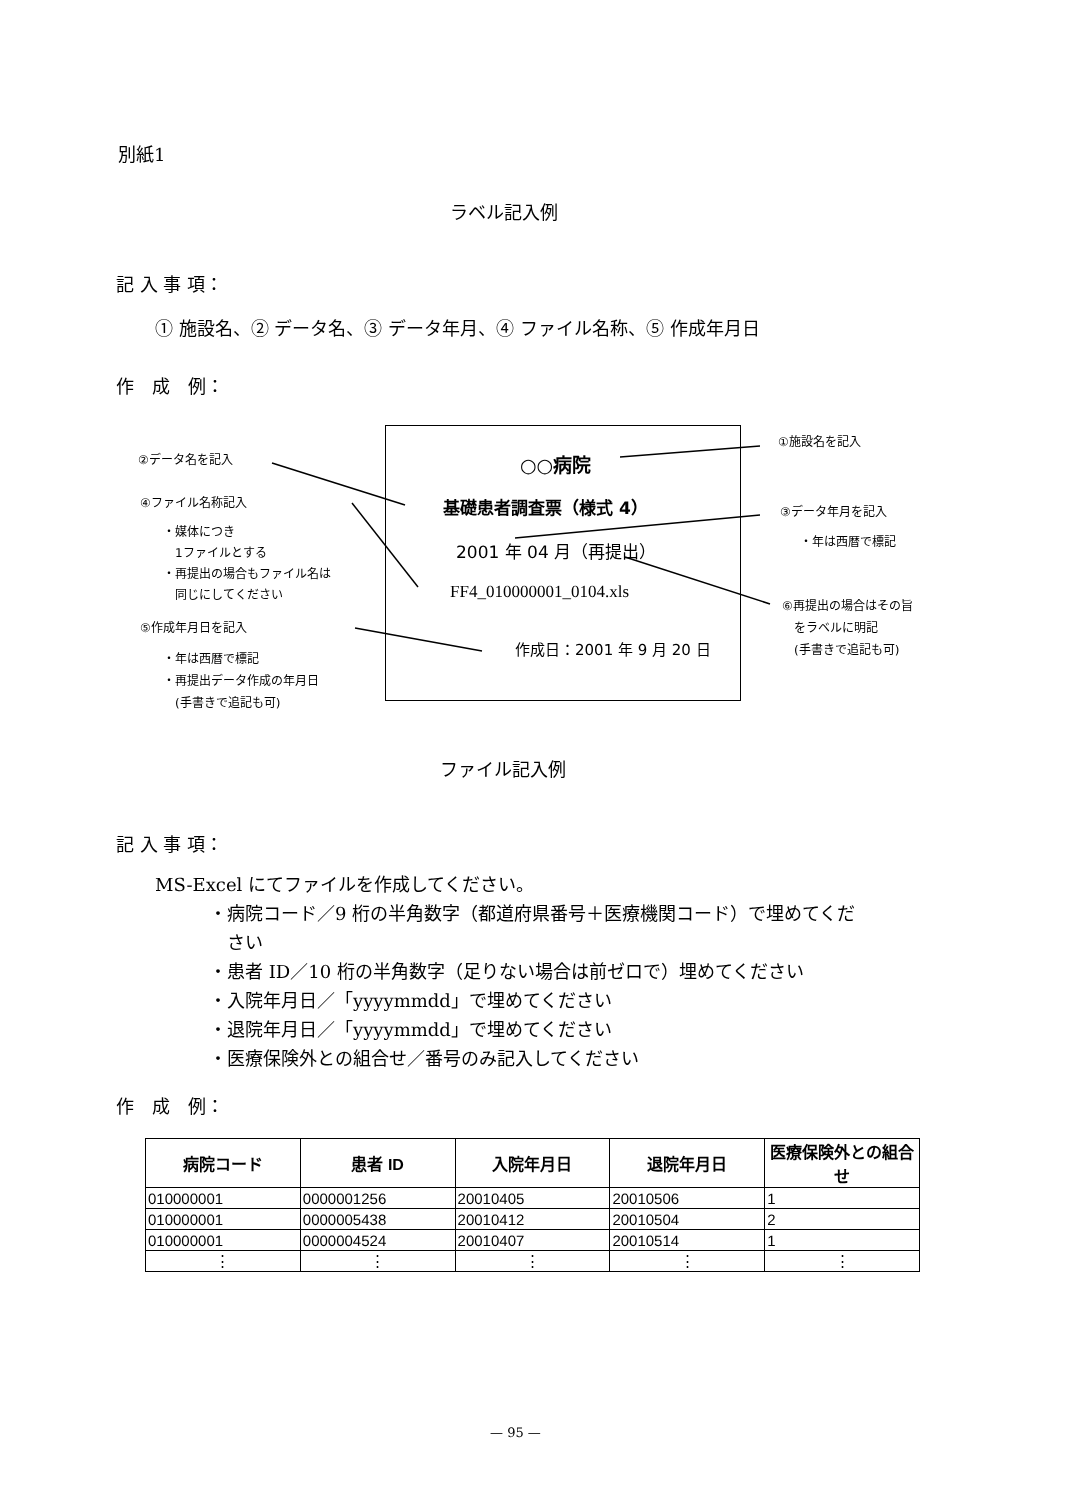別紙1
ラベル記入例
記 入 事 項：
① 施設名、② データ名、③ データ年月、④ ファイル名称、⑤ 作成年月日
作　成　例：
○○病院
基礎患者調査票（様式 4）
2001 年 04 月（再提出）
FF4_010000001_0104.xls
作成日：2001 年 9 月 20 日
②データ名を記入
④ファイル名称記入
・媒体につき
　1ファイルとする
・再提出の場合もファイル名は
　同じにしてください
⑤作成年月日を記入
・年は西暦で標記
・再提出データ作成の年月日
　(手書きで追記も可)
①施設名を記入
③データ年月を記入
・年は西暦で標記
⑥再提出の場合はその旨
　をラベルに明記
　(手書きで追記も可)
ファイル記入例
記 入 事 項：
MS-Excel にてファイルを作成してください。
　　　・病院コード／9 桁の半角数字（都道府県番号＋医療機関コード）で埋めてくだ
　　　　さい
　　　・患者 ID／10 桁の半角数字（足りない場合は前ゼロで）埋めてください
　　　・入院年月日／「yyyymmdd」で埋めてください
　　　・退院年月日／「yyyymmdd」で埋めてください
　　　・医療保険外との組合せ／番号のみ記入してください
作　成　例：
| 病院コード | 患者 ID | 入院年月日 | 退院年月日 | 医療保険外との組合せ |
| --- | --- | --- | --- | --- |
| 010000001 | 0000001256 | 20010405 | 20010506 | 1 |
| 010000001 | 0000005438 | 20010412 | 20010504 | 2 |
| 010000001 | 0000004524 | 20010407 | 20010514 | 1 |
| ⋮ | ⋮ | ⋮ | ⋮ | ⋮ |
— 95 —